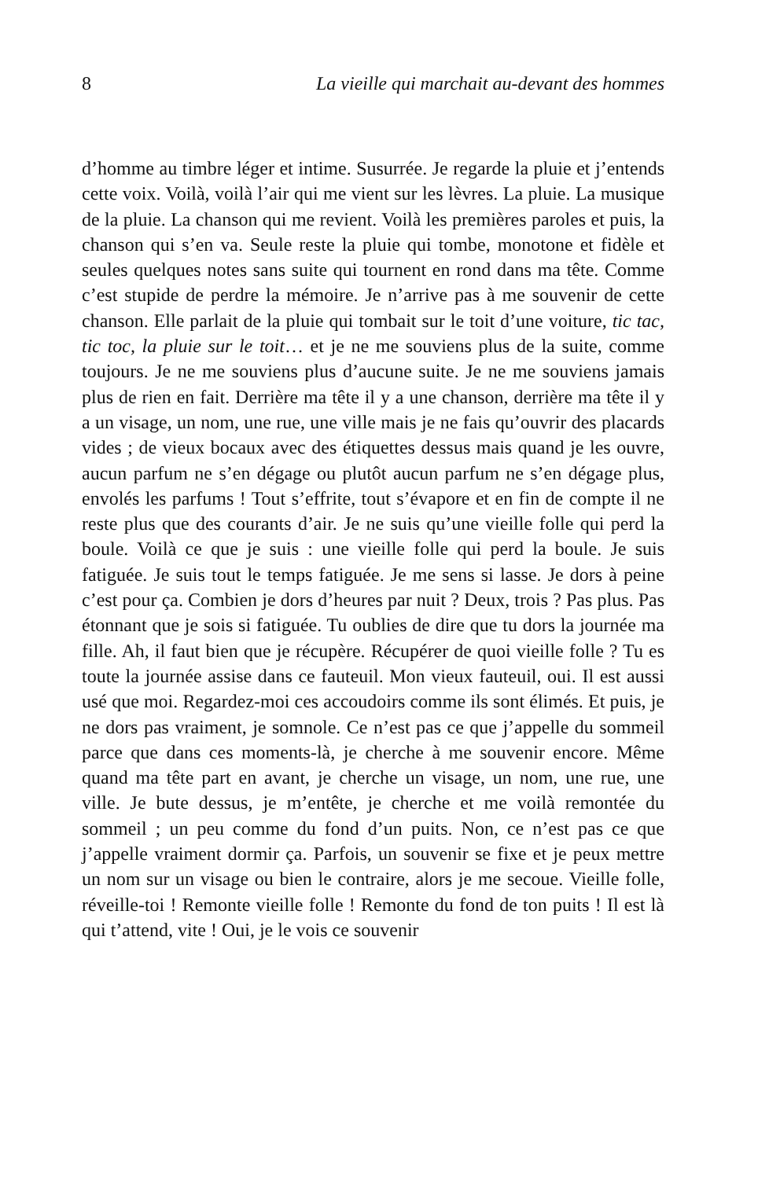8 La vieille qui marchait au-devant des hommes
d’homme au timbre léger et intime. Susurrée. Je regarde la pluie et j’entends cette voix. Voilà, voilà l’air qui me vient sur les lèvres. La pluie. La musique de la pluie. La chanson qui me revient. Voilà les premières paroles et puis, la chanson qui s’en va. Seule reste la pluie qui tombe, monotone et fidèle et seules quelques notes sans suite qui tournent en rond dans ma tête. Comme c’est stupide de perdre la mémoire. Je n’arrive pas à me souvenir de cette chanson. Elle parlait de la pluie qui tombait sur le toit d’une voiture, tic tac, tic toc, la pluie sur le toit… et je ne me souviens plus de la suite, comme toujours. Je ne me souviens plus d’aucune suite. Je ne me souviens jamais plus de rien en fait. Derrière ma tête il y a une chanson, derrière ma tête il y a un visage, un nom, une rue, une ville mais je ne fais qu’ouvrir des placards vides ; de vieux bocaux avec des étiquettes dessus mais quand je les ouvre, aucun parfum ne s’en dégage ou plutôt aucun parfum ne s’en dégage plus, envolés les parfums ! Tout s’effrite, tout s’évapore et en fin de compte il ne reste plus que des courants d’air. Je ne suis qu’une vieille folle qui perd la boule. Voilà ce que je suis : une vieille folle qui perd la boule. Je suis fatiguée. Je suis tout le temps fatiguée. Je me sens si lasse. Je dors à peine c’est pour ça. Combien je dors d’heures par nuit ? Deux, trois ? Pas plus. Pas étonnant que je sois si fatiguée. Tu oublies de dire que tu dors la journée ma fille. Ah, il faut bien que je récupère. Récupérer de quoi vieille folle ? Tu es toute la journée assise dans ce fauteuil. Mon vieux fauteuil, oui. Il est aussi usé que moi. Regardez-moi ces accoudoirs comme ils sont élimés. Et puis, je ne dors pas vraiment, je somnole. Ce n’est pas ce que j’appelle du sommeil parce que dans ces moments-là, je cherche à me souvenir encore. Même quand ma tête part en avant, je cherche un visage, un nom, une rue, une ville. Je bute dessus, je m’entête, je cherche et me voilà remontée du sommeil ; un peu comme du fond d’un puits. Non, ce n’est pas ce que j’appelle vraiment dormir ça. Parfois, un souvenir se fixe et je peux mettre un nom sur un visage ou bien le contraire, alors je me secoue. Vieille folle, réveille-toi ! Remonte vieille folle ! Remonte du fond de ton puits ! Il est là qui t’attend, vite ! Oui, je le vois ce souvenir